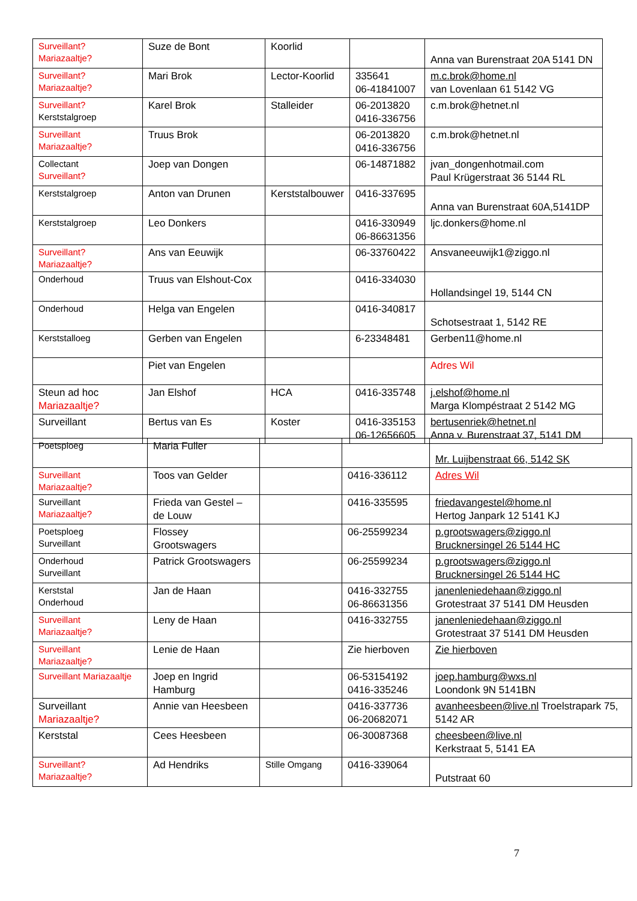| Surveillant? Mariazaaltje? | Suze de Bont | Koorlid | | Anna van Burenstraat 20A 5141 DN |
| Surveillant? Mariazaaltje? | Mari Brok | Lector-Koorlid | 335641 06-41841007 | m.c.brok@home.nl van Lovenlaan 61 5142 VG |
| Surveillant? Kerststalgroep | Karel Brok | Stalleider | 06-2013820 0416-336756 | c.m.brok@hetnet.nl |
| Surveillant Mariazaaltje? | Truus Brok | | 06-2013820 0416-336756 | c.m.brok@hetnet.nl |
| Collectant Surveillant? | Joep van Dongen | | 06-14871882 | jvan_dongenhotmail.com Paul Krügerstraat 36 5144 RL |
| Kerststalgroep | Anton van Drunen | Kerststalbouwer | 0416-337695 | Anna van Burenstraat 60A,5141DP |
| Kerststalgroep | Leo Donkers | | 0416-330949 06-86631356 | ljc.donkers@home.nl |
| Surveillant? Mariazaaltje? | Ans van Eeuwijk | | 06-33760422 | Ansvaneeuwijk1@ziggo.nl |
| Onderhoud | Truus van Elshout-Cox | | 0416-334030 | Hollandsingel 19, 5144 CN |
| Onderhoud | Helga van Engelen | | 0416-340817 | Schotsestraat 1, 5142 RE |
| Kerststalloeg | Gerben van Engelen | | 6-23348481 | Gerben11@home.nl |
| | Piet van Engelen | | | Adres Wil |
| Steun ad hoc Mariazaaltje? | Jan Elshof | HCA | 0416-335748 | j.elshof@home.nl Marga Klompéstraat 2 5142 MG |
| Surveillant | Bertus van Es | Koster | 0416-335153 06-12656605 | bertusenriek@hetnet.nl Anna v. Burenstraat 37, 5141 DM |
| Poetsploeg | Maria Fuller | | | Mr. Luijbenstraat 66, 5142 SK |
| Surveillant Mariazaaltje? | Toos van Gelder | | 0416-336112 | Adres Wil |
| Surveillant Mariazaaltje? | Frieda van Gestel – de Louw | | 0416-335595 | friedavangestel@home.nl Hertog Janpark 12 5141 KJ |
| Poetsploeg Surveillant | Flossey Grootswagers | | 06-25599234 | p.grootswagers@ziggo.nl Brucknersingel 26 5144 HC |
| Onderhoud Surveillant | Patrick Grootswagers | | 06-25599234 | p.grootswagers@ziggo.nl Brucknersingel 26 5144 HC |
| Kerststal Onderhoud | Jan de Haan | | 0416-332755 06-86631356 | janenleniedehaan@ziggo.nl Grotestraat 37 5141 DM Heusden |
| Surveillant Mariazaaltje? | Leny de Haan | | 0416-332755 | janenleniedehaan@ziggo.nl Grotestraat 37 5141 DM Heusden |
| Surveillant Mariazaaltje? | Lenie de Haan | | Zie hierboven | Zie hierboven |
| Surveillant Mariazaaltje | Joep en Ingrid Hamburg | | 06-53154192 0416-335246 | joep.hamburg@wxs.nl Loondonk 9N 5141BN |
| Surveillant Mariazaaltje? | Annie van Heesbeen | | 0416-337736 06-20682071 | avanheesbeen@live.nl Troelstrapark 75, 5142 AR |
| Kerststal | Cees Heesbeen | | 06-30087368 | cheesbeen@live.nl Kerkstraat 5, 5141 EA |
| Surveillant? Mariazaaltje? | Ad Hendriks | Stille Omgang | 0416-339064 | Putstraat 60 |
7